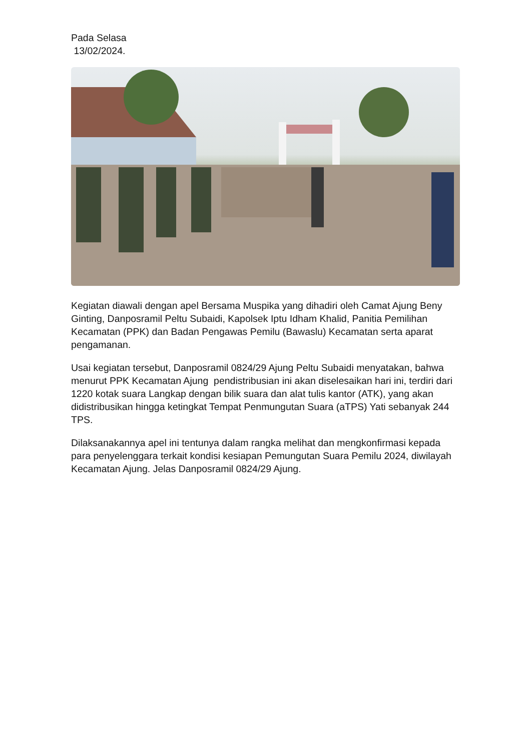Pada Selasa
13/02/2024.
Kegiatan diawali dengan apel Bersama Muspika yang dihadiri oleh Camat Ajung Beny Ginting, Danposramil Peltu Subaidi, Kapolsek Iptu Idham Khalid, Panitia Pemilihan Kecamatan (PPK) dan Badan Pengawas Pemilu (Bawaslu) Kecamatan serta aparat pengamanan.
Usai kegiatan tersebut, Danposramil 0824/29 Ajung Peltu Subaidi menyatakan, bahwa menurut PPK Kecamatan Ajung pendistribusian ini akan diselesaikan hari ini, terdiri dari 1220 kotak suara Langkap dengan bilik suara dan alat tulis kantor (ATK), yang akan didistribusikan hingga ketingkat Tempat Penmungutan Suara (aTPS) Yati sebanyak 244 TPS.
Dilaksanakannya apel ini tentunya dalam rangka melihat dan mengkonfirmasi kepada para penyelenggara terkait kondisi kesiapan Pemungutan Suara Pemilu 2024, diwilayah Kecamatan Ajung. Jelas Danposramil 0824/29 Ajung.